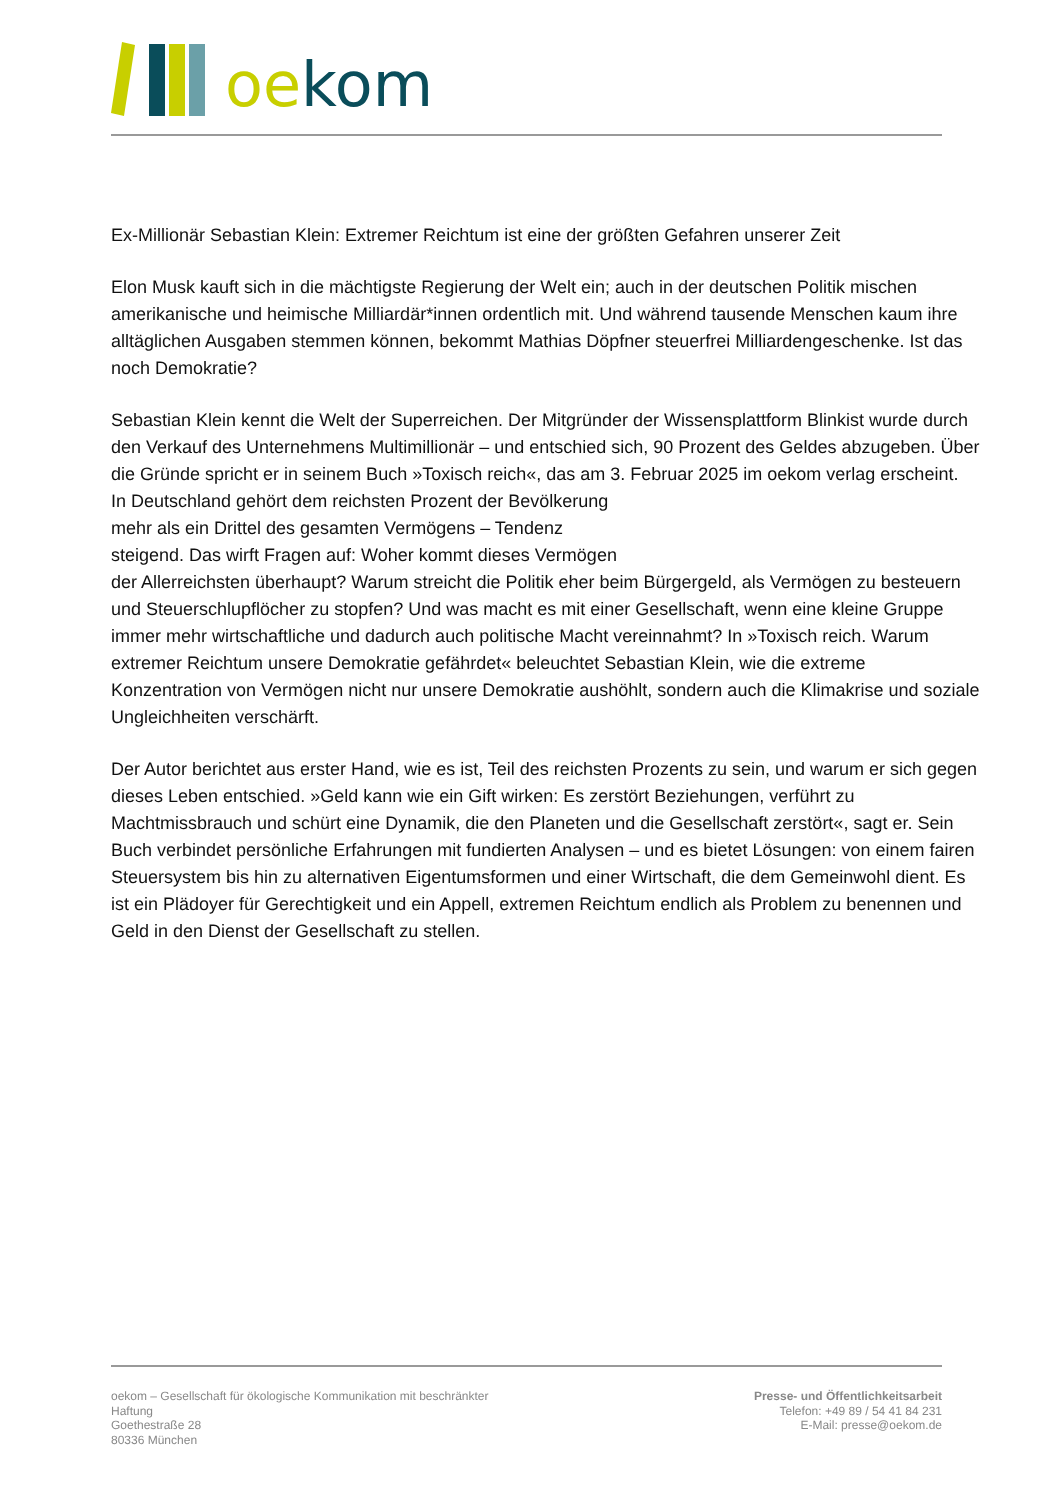oe kom
Ex-Millionär Sebastian Klein: Extremer Reichtum ist eine der größten Gefahren unserer Zeit
Elon Musk kauft sich in die mächtigste Regierung der Welt ein; auch in der deutschen Politik mischen amerikanische und heimische Milliardär*innen ordentlich mit. Und während tausende Menschen kaum ihre alltäglichen Ausgaben stemmen können, bekommt Mathias Döpfner steuerfrei Milliardengeschenke. Ist das noch Demokratie?
Sebastian Klein kennt die Welt der Superreichen. Der Mitgründer der Wissensplattform Blinkist wurde durch den Verkauf des Unternehmens Multimillionär – und entschied sich, 90 Prozent des Geldes abzugeben. Über die Gründe spricht er in seinem Buch »Toxisch reich«, das am 3. Februar 2025 im oekom verlag erscheint.
In Deutschland gehört dem reichsten Prozent der Bevölkerung
mehr als ein Drittel des gesamten Vermögens – Tendenz
steigend. Das wirft Fragen auf: Woher kommt dieses Vermögen
der Allerreichsten überhaupt? Warum streicht die Politik eher beim Bürgergeld, als Vermögen zu besteuern und Steuerschlupflöcher zu stopfen? Und was macht es mit einer Gesellschaft, wenn eine kleine Gruppe immer mehr wirtschaftliche und dadurch auch politische Macht vereinnahmt? In »Toxisch reich. Warum extremer Reichtum unsere Demokratie gefährdet« beleuchtet Sebastian Klein, wie die extreme Konzentration von Vermögen nicht nur unsere Demokratie aushöhlt, sondern auch die Klimakrise und soziale Ungleichheiten verschärft.
Der Autor berichtet aus erster Hand, wie es ist, Teil des reichsten Prozents zu sein, und warum er sich gegen dieses Leben entschied. »Geld kann wie ein Gift wirken: Es zerstört Beziehungen, verführt zu Machtmissbrauch und schürt eine Dynamik, die den Planeten und die Gesellschaft zerstört«, sagt er. Sein Buch verbindet persönliche Erfahrungen mit fundierten Analysen – und es bietet Lösungen: von einem fairen Steuersystem bis hin zu alternativen Eigentumsformen und einer Wirtschaft, die dem Gemeinwohl dient. Es ist ein Plädoyer für Gerechtigkeit und ein Appell, extremen Reichtum endlich als Problem zu benennen und Geld in den Dienst der Gesellschaft zu stellen.
oekom – Gesellschaft für ökologische Kommunikation mit beschränkter Haftung
Goethestraße 28
80336 München
Presse- und Öffentlichkeitsarbeit
Telefon: +49 89 / 54 41 84 231
E-Mail: presse@oekom.de